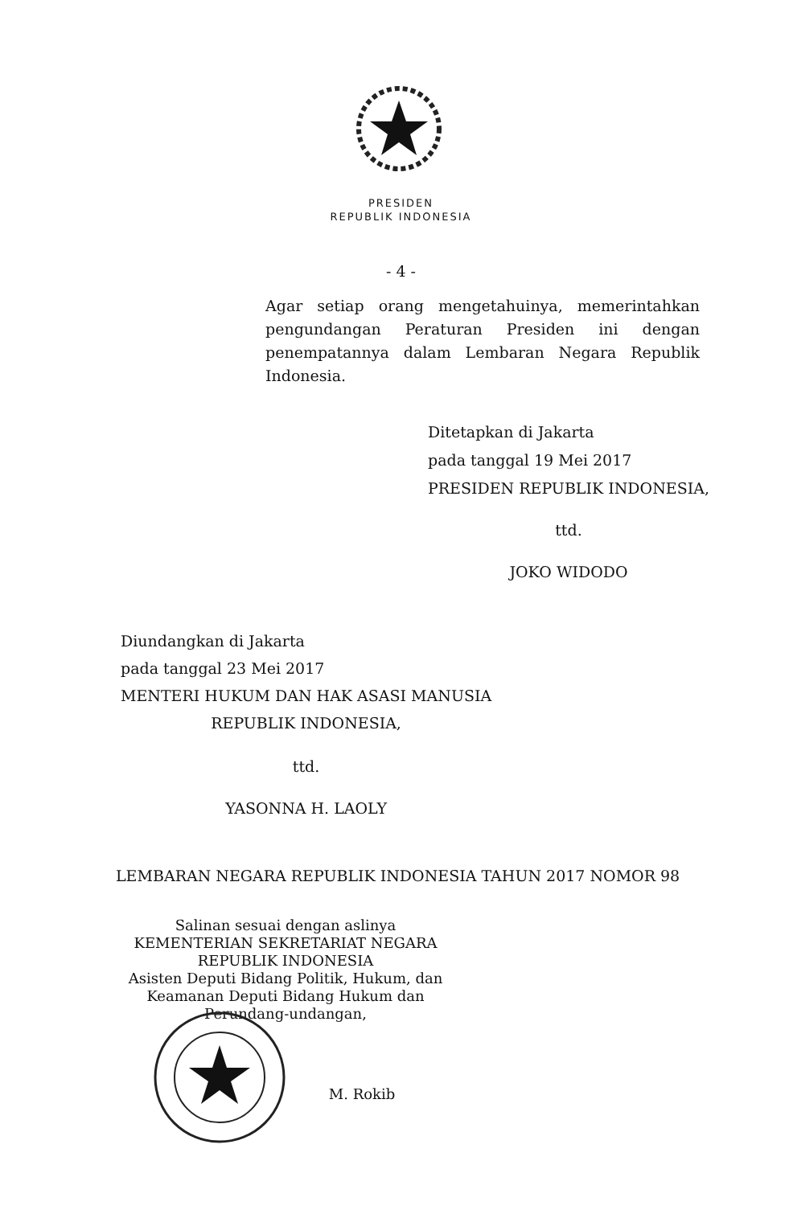PRESIDEN
REPUBLIK INDONESIA
- 4 -
Agar setiap orang mengetahuinya, memerintahkan pengundangan Peraturan Presiden ini dengan penempatannya dalam Lembaran Negara Republik Indonesia.
Ditetapkan di Jakarta
pada tanggal 19 Mei 2017
PRESIDEN REPUBLIK INDONESIA,
ttd.
JOKO WIDODO
Diundangkan di Jakarta
pada tanggal 23 Mei 2017
MENTERI HUKUM DAN HAK ASASI MANUSIA
REPUBLIK INDONESIA,
ttd.
YASONNA H. LAOLY
LEMBARAN NEGARA REPUBLIK INDONESIA TAHUN 2017 NOMOR 98
Salinan sesuai dengan aslinya
KEMENTERIAN SEKRETARIAT NEGARA
REPUBLIK INDONESIA
Asisten Deputi Bidang Politik, Hukum, dan
Keamanan Deputi Bidang Hukum dan
Perundang-undangan,
M. Rokib